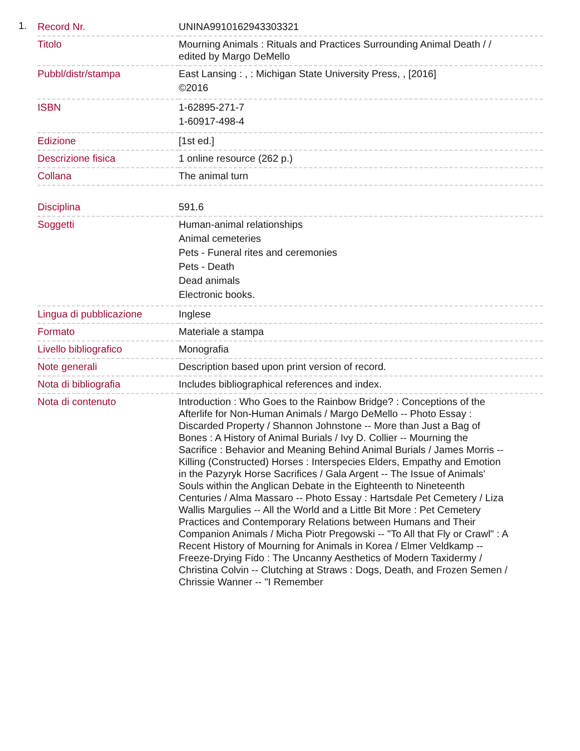1.
| Record Nr. | UNINA9910162943303321 |
| Titolo | Mourning Animals : Rituals and Practices Surrounding Animal Death / / edited by Margo DeMello |
| Pubbl/distr/stampa | East Lansing : , : Michigan State University Press, , [2016] ©2016 |
| ISBN | 1-62895-271-7 1-60917-498-4 |
| Edizione | [1st ed.] |
| Descrizione fisica | 1 online resource (262 p.) |
| Collana | The animal turn |
| Disciplina | 591.6 |
| Soggetti | Human-animal relationships Animal cemeteries Pets - Funeral rites and ceremonies Pets - Death Dead animals Electronic books. |
| Lingua di pubblicazione | Inglese |
| Formato | Materiale a stampa |
| Livello bibliografico | Monografia |
| Note generali | Description based upon print version of record. |
| Nota di bibliografia | Includes bibliographical references and index. |
| Nota di contenuto | Introduction : Who Goes to the Rainbow Bridge? : Conceptions of the Afterlife for Non-Human Animals / Margo DeMello -- Photo Essay : Discarded Property / Shannon Johnstone -- More than Just a Bag of Bones : A History of Animal Burials / Ivy D. Collier -- Mourning the Sacrifice : Behavior and Meaning Behind Animal Burials / James Morris -- Killing (Constructed) Horses : Interspecies Elders, Empathy and Emotion in the Pazyryk Horse Sacrifices / Gala Argent -- The Issue of Animals' Souls within the Anglican Debate in the Eighteenth to Nineteenth Centuries / Alma Massaro -- Photo Essay : Hartsdale Pet Cemetery / Liza Wallis Margulies -- All the World and a Little Bit More : Pet Cemetery Practices and Contemporary Relations between Humans and Their Companion Animals / Micha Piotr Pregowski -- "To All that Fly or Crawl" : A Recent History of Mourning for Animals in Korea / Elmer Veldkamp -- Freeze-Drying Fido : The Uncanny Aesthetics of Modern Taxidermy / Christina Colvin -- Clutching at Straws : Dogs, Death, and Frozen Semen / Chrissie Wanner -- "I Remember |